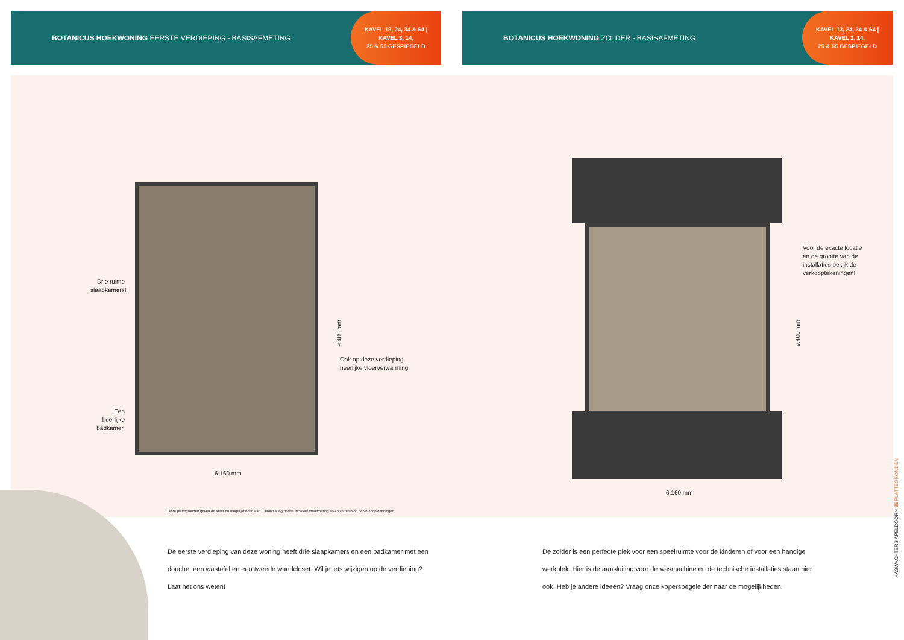BOTANICUS HOEKWONING EERSTE VERDIEPING - BASISAFMETING
KAVEL 13, 24, 34 & 64 |
KAVEL 3, 14,
25 & 55 GESPIEGELD
BOTANICUS HOEKWONING ZOLDER - BASISAFMETING
KAVEL 13, 24, 34 & 64 |
KAVEL 3, 14,
25 & 55 GESPIEGELD
Drie ruime slaapkamers!
Een heerlijke badkamer.
9.400 mm
Ook op deze verdieping
heerlijke vloerverwarming!
6.160 mm
Voor de exacte locatie
en de grootte van de
installaties bekijk de
verkooptekeningen!
9.400 mm
6.160 mm
Deze plattegronden geven de sfeer en mogelijkheden aan. Detailplattegronden inclusief maatvoering staan vermeld op de verkooptekeningen.
De eerste verdieping van deze woning heeft drie slaapkamers en een badkamer met een douche, een wastafel en een tweede wandcloset. Wil je iets wijzigen op de verdieping? Laat het ons weten!
De zolder is een perfecte plek voor een speelruimte voor de kinderen of voor een handige werkplek. Hier is de aansluiting voor de wasmachine en de technische installaties staan hier ook. Heb je andere ideeën? Vraag onze kopersbegeleider naar de mogelijkheden.
KASWACHTERS APELDOORN 35 PLATTEGRONDEN